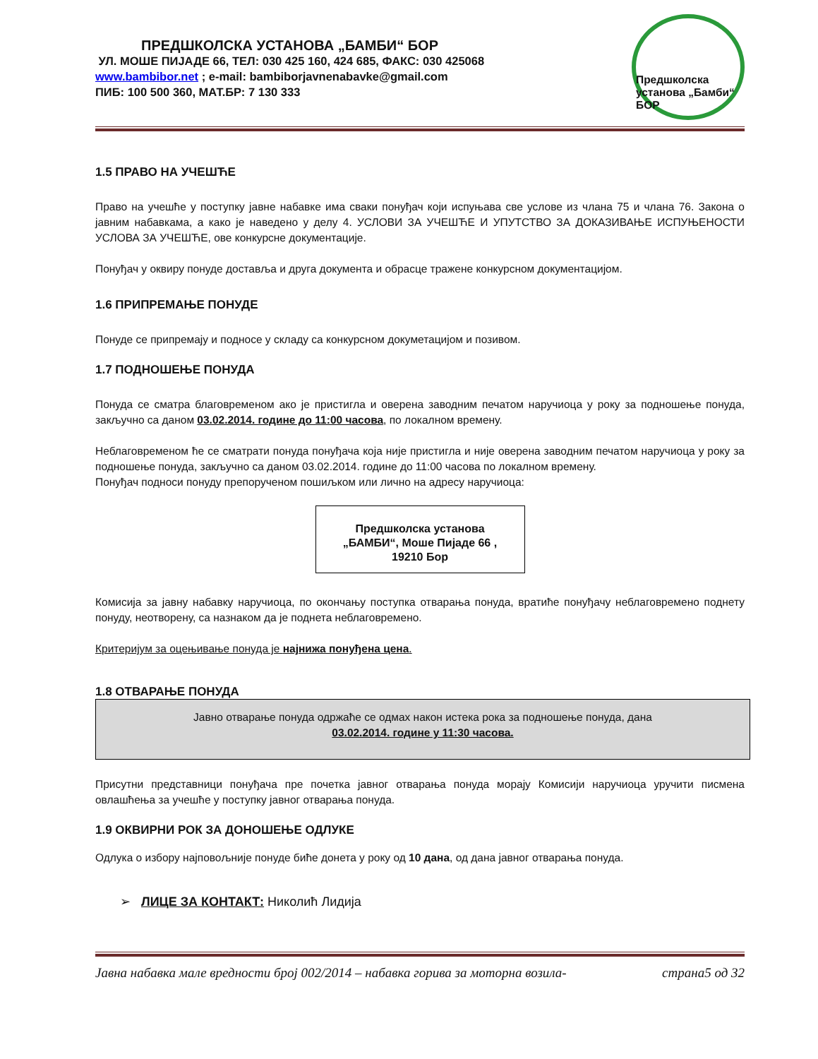ПРЕДШКОЛСКА УСТАНОВА „БАМБИ“ БОР
УЛ. МОШЕ ПИЈАДЕ 66, ТЕЛ: 030 425 160, 424 685, ФАКС: 030 425068
www.bambibor.net ; e-mail: bambiborjavnenabavke@gmail.com
ПИБ: 100 500 360, МАТ.БР: 7 130 333
Предшколска установа „Бамби“ БОР
1.5 ПРАВО НА УЧЕШЋЕ
Право на учешће у поступку јавне набавке има сваки понуђач који испуњава све услове из члана 75 и члана 76. Закона о јавним набавкама, а како је наведено у делу 4. УСЛОВИ ЗА УЧЕШЋЕ И УПУТСТВО ЗА ДОКАЗИВАЊЕ ИСПУЊЕНОСТИ УСЛОВА ЗА УЧЕШЋЕ, ове конкурсне документације.
Понуђач у оквиру понуде доставља и друга документа и обрасце тражене конкурсном документацијом.
1.6 ПРИПРЕМАЊЕ ПОНУДЕ
Понуде се припремају и подносе у складу са конкурсном докуметацијом и позивом.
1.7 ПОДНОШЕЊЕ ПОНУДА
Понуда се сматра благовременом ако је пристигла и оверена заводним печатом наручиоца у року за подношење понуда, закључно са даном 03.02.2014. године до 11:00 часова, по локалном времену.
Неблаговременом ће се сматрати понуда понуђача која није пристигла и није оверена заводним печатом наручиоца у року за подношење понуда, закључно са даном 03.02.2014. године до 11:00 часова по локалном времену.
Понуђач подноси понуду препорученом пошиљком или лично на адресу наручиоца:
Предшколска установа
„БАМБИ“, Моше Пијаде 66 ,
19210 Бор
Комисија за јавну набавку наручиоца, по окончању поступка отварања понуда, вратиће понуђачу неблаговремено поднету понуду, неотворену, са назнаком да је поднета неблаговремено.
Критеријум за оцењивање понуда је најнижа понуђена цена.
1.8 ОТВАРАЊЕ ПОНУДА
Јавно отварање понуда одржаће се одмах након истека рока за подношење понуда, дана
03.02.2014. године у 11:30 часова.
Присутни представници понуђача пре почетка јавног отварања понуда морају Комисији наручиоца уручити писмена овлашћења за учешће у поступку јавног отварања понуда.
1.9 ОКВИРНИ РОК ЗА ДОНОШЕЊЕ ОДЛУКЕ
Одлука о избору најповољније понуде биће донета у року од 10 дана, од дана јавног отварања понуда.
➢ ЛИЦЕ ЗА КОНТАКТ: Николић Лидија
Јавна набавка мале вредности број 002/2014 – набавка горива за моторна возила- страна5 од 32